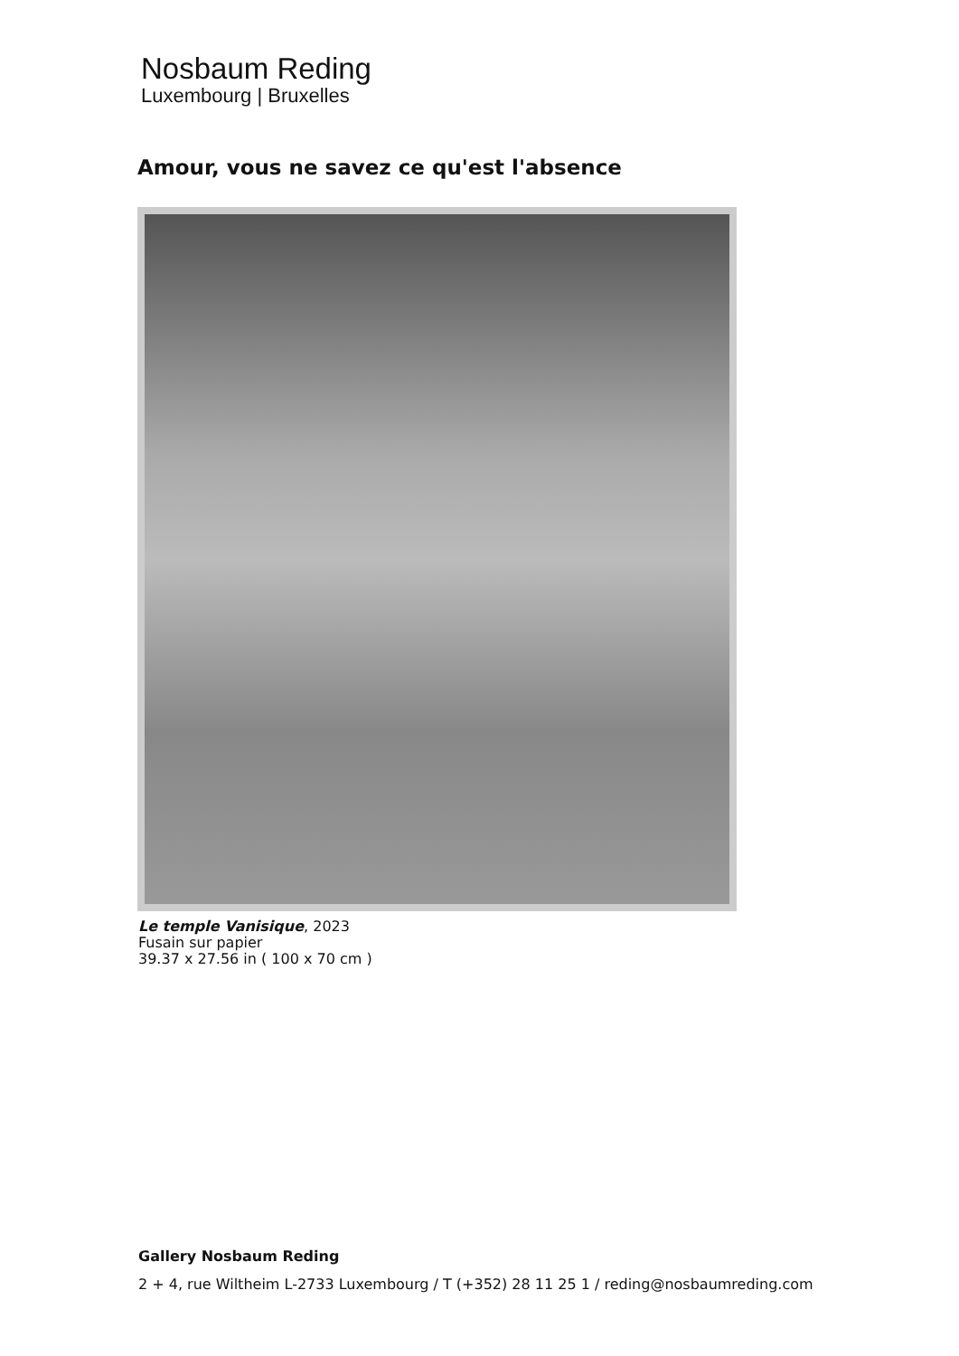Nosbaum Reding
Luxembourg | Bruxelles
Amour, vous ne savez ce qu'est l'absence
Le temple Vanisique, 2023
Fusain sur papier
39.37 x 27.56 in ( 100 x 70 cm )
Gallery Nosbaum Reding
2 + 4, rue Wiltheim L-2733 Luxembourg / T (+352) 28 11 25 1 / reding@nosbaumreding.com